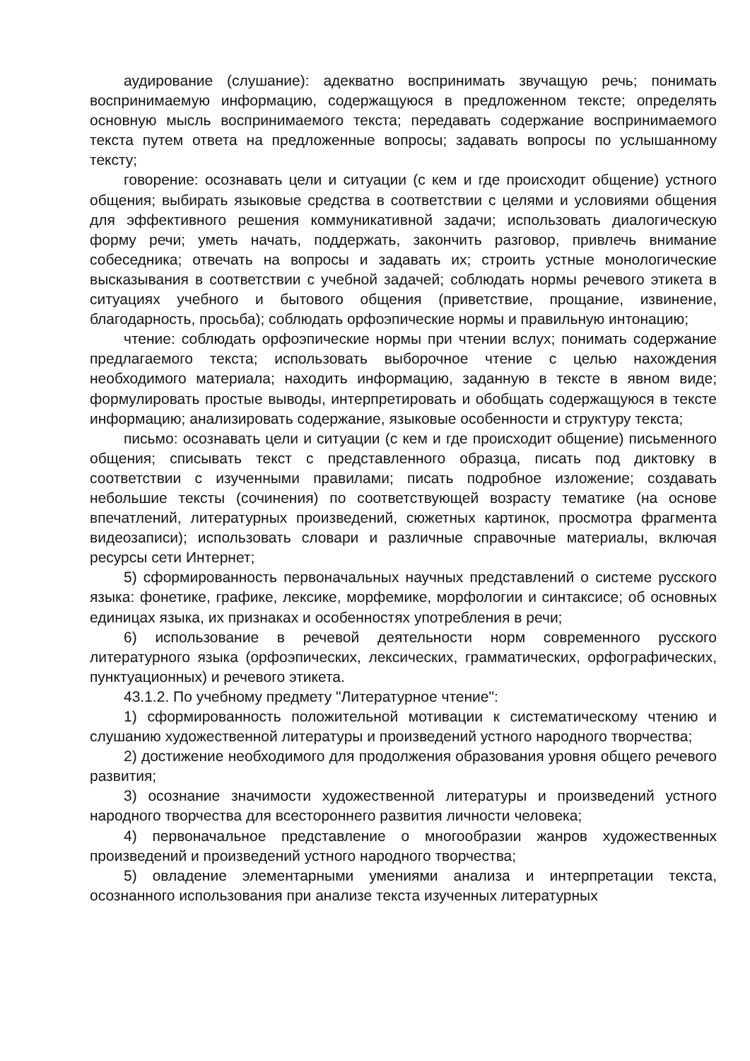аудирование (слушание): адекватно воспринимать звучащую речь; понимать воспринимаемую информацию, содержащуюся в предложенном тексте; определять основную мысль воспринимаемого текста; передавать содержание воспринимаемого текста путем ответа на предложенные вопросы; задавать вопросы по услышанному тексту;
говорение: осознавать цели и ситуации (с кем и где происходит общение) устного общения; выбирать языковые средства в соответствии с целями и условиями общения для эффективного решения коммуникативной задачи; использовать диалогическую форму речи; уметь начать, поддержать, закончить разговор, привлечь внимание собеседника; отвечать на вопросы и задавать их; строить устные монологические высказывания в соответствии с учебной задачей; соблюдать нормы речевого этикета в ситуациях учебного и бытового общения (приветствие, прощание, извинение, благодарность, просьба); соблюдать орфоэпические нормы и правильную интонацию;
чтение: соблюдать орфоэпические нормы при чтении вслух; понимать содержание предлагаемого текста; использовать выборочное чтение с целью нахождения необходимого материала; находить информацию, заданную в тексте в явном виде; формулировать простые выводы, интерпретировать и обобщать содержащуюся в тексте информацию; анализировать содержание, языковые особенности и структуру текста;
письмо: осознавать цели и ситуации (с кем и где происходит общение) письменного общения; списывать текст с представленного образца, писать под диктовку в соответствии с изученными правилами; писать подробное изложение; создавать небольшие тексты (сочинения) по соответствующей возрасту тематике (на основе впечатлений, литературных произведений, сюжетных картинок, просмотра фрагмента видеозаписи); использовать словари и различные справочные материалы, включая ресурсы сети Интернет;
5) сформированность первоначальных научных представлений о системе русского языка: фонетике, графике, лексике, морфемике, морфологии и синтаксисе; об основных единицах языка, их признаках и особенностях употребления в речи;
6) использование в речевой деятельности норм современного русского литературного языка (орфоэпических, лексических, грамматических, орфографических, пунктуационных) и речевого этикета.
43.1.2. По учебному предмету "Литературное чтение":
1) сформированность положительной мотивации к систематическому чтению и слушанию художественной литературы и произведений устного народного творчества;
2) достижение необходимого для продолжения образования уровня общего речевого развития;
3) осознание значимости художественной литературы и произведений устного народного творчества для всестороннего развития личности человека;
4) первоначальное представление о многообразии жанров художественных произведений и произведений устного народного творчества;
5) овладение элементарными умениями анализа и интерпретации текста, осознанного использования при анализе текста изученных литературных